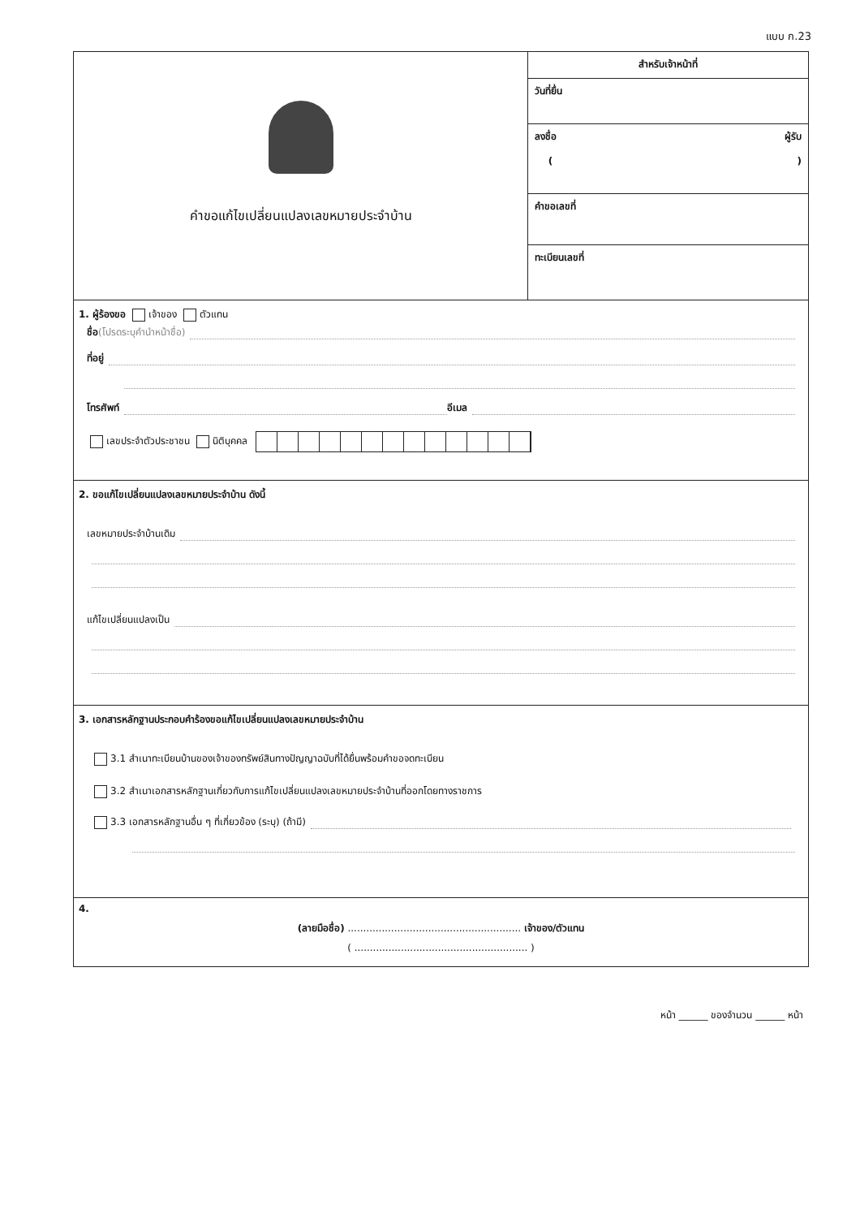แบบ ก.23
คำขอแก้ไขเปลี่ยนแปลงเลขหมายประจำบ้าน
สำหรับเจ้าหน้าที่
วันที่ยื่น
ลงชื่อ ผู้รับ
( )
คำขอเลขที่
ทะเบียนเลขที่
1. ผู้ร้องขอ เจ้าของ ตัวแทน
ชื่อ (โปรดระบุคำนำหน้าชื่อ)
ที่อยู่
โทรศัพท์ อีเมล
เลขประจำตัวประชาชน นิติบุคคล
2. ขอแก้ไขเปลี่ยนแปลงเลขหมายประจำบ้าน ดังนี้
เลขหมายประจำบ้านเดิม
แก้ไขเปลี่ยนแปลงเป็น
3. เอกสารหลักฐานประกอบคำร้องขอแก้ไขเปลี่ยนแปลงเลขหมายประจำบ้าน
3.1 สำเนาทะเบียนบ้านของเจ้าของทรัพย์สินทางปัญญาฉบับที่ได้ยื่นพร้อมคำขอจดทะเบียน
3.2 สำเนาเอกสารหลักฐานเกี่ยวกับการแก้ไขเปลี่ยนแปลงเลขหมายประจำบ้านที่ออกโดยทางราชการ
3.3 เอกสารหลักฐานอื่น ๆ ที่เกี่ยวข้อง (ระบุ) (ถ้ามี)
4.
(ลายมือชื่อ) ........................................................ เจ้าของ/ตัวแทน
( ........................................................ )
หน้า ______ ของจำนวน ______ หน้า